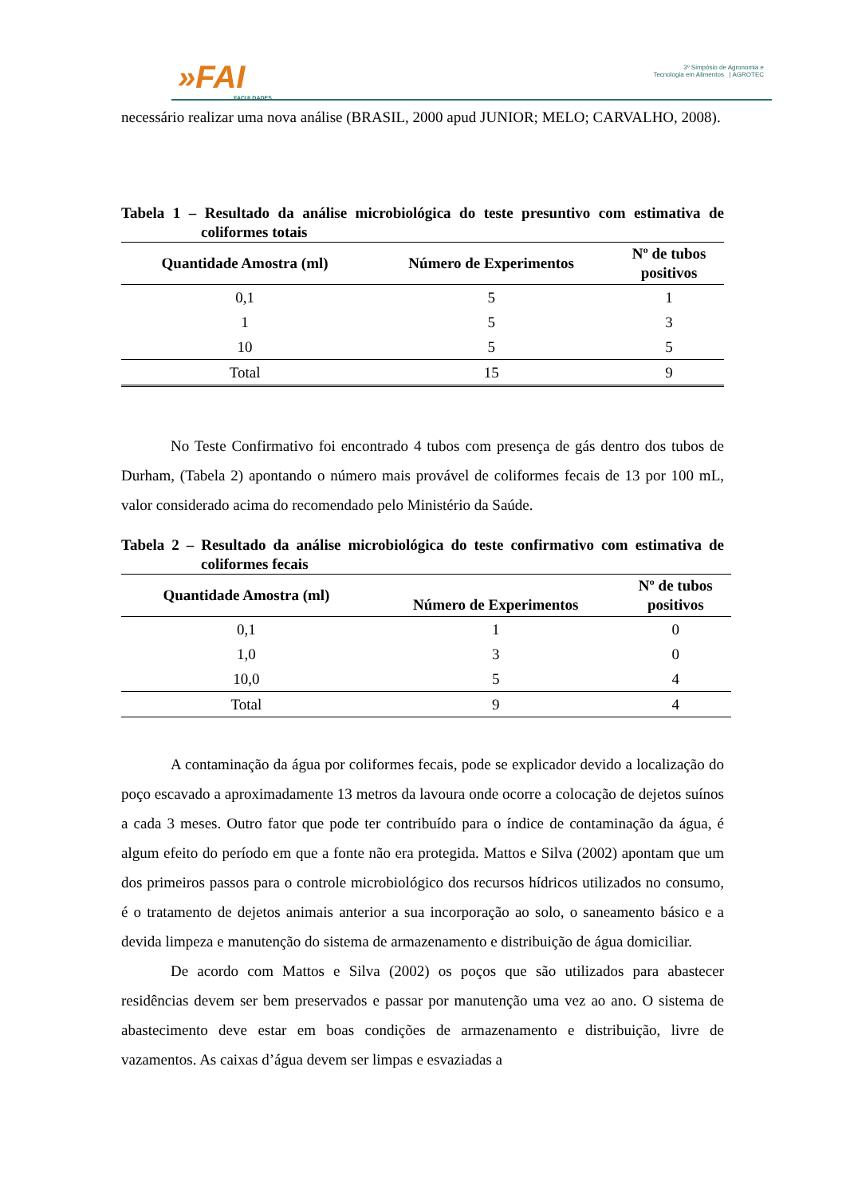»FAI
FACULDADES
3º Simpósio de Agronomia e
Tecnologia em Alimentos | AGROTEC
necessário realizar uma nova análise (BRASIL, 2000 apud JUNIOR; MELO; CARVALHO, 2008).
Tabela 1 – Resultado da análise microbiológica do teste presuntivo com estimativa de coliformes totais
| Quantidade Amostra (ml) | Número de Experimentos | Nº de tubos positivos |
| --- | --- | --- |
| 0,1 | 5 | 1 |
| 1 | 5 | 3 |
| 10 | 5 | 5 |
| Total | 15 | 9 |
No Teste Confirmativo foi encontrado 4 tubos com presença de gás dentro dos tubos de Durham, (Tabela 2) apontando o número mais provável de coliformes fecais de 13 por 100 mL, valor considerado acima do recomendado pelo Ministério da Saúde.
Tabela 2 – Resultado da análise microbiológica do teste confirmativo com estimativa de coliformes fecais
| Quantidade Amostra (ml) | Número de Experimentos | Nº de tubos positivos |
| --- | --- | --- |
| 0,1 | 1 | 0 |
| 1,0 | 3 | 0 |
| 10,0 | 5 | 4 |
| Total | 9 | 4 |
A contaminação da água por coliformes fecais, pode se explicador devido a localização do poço escavado a aproximadamente 13 metros da lavoura onde ocorre a colocação de dejetos suínos a cada 3 meses. Outro fator que pode ter contribuído para o índice de contaminação da água, é algum efeito do período em que a fonte não era protegida. Mattos e Silva (2002) apontam que um dos primeiros passos para o controle microbiológico dos recursos hídricos utilizados no consumo, é o tratamento de dejetos animais anterior a sua incorporação ao solo, o saneamento básico e a devida limpeza e manutenção do sistema de armazenamento e distribuição de água domiciliar.
De acordo com Mattos e Silva (2002) os poços que são utilizados para abastecer residências devem ser bem preservados e passar por manutenção uma vez ao ano. O sistema de abastecimento deve estar em boas condições de armazenamento e distribuição, livre de vazamentos. As caixas d’água devem ser limpas e esvaziadas a